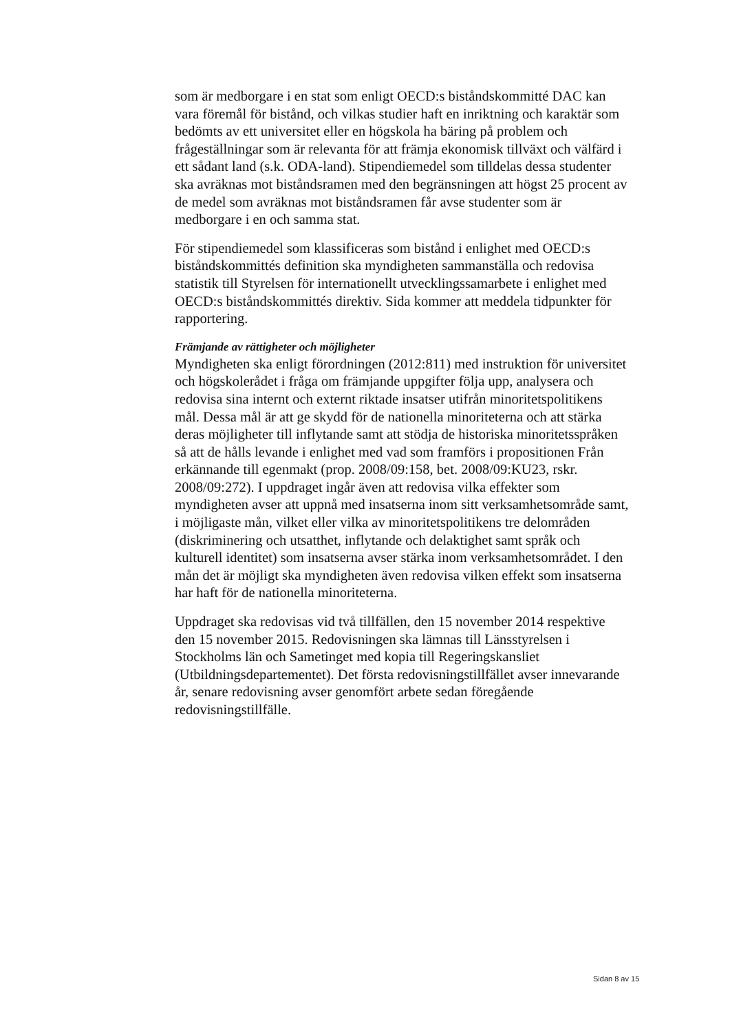som är medborgare i en stat som enligt OECD:s biståndskommitté DAC kan vara föremål för bistånd, och vilkas studier haft en inriktning och karaktär som bedömts av ett universitet eller en högskola ha bäring på problem och frågeställningar som är relevanta för att främja ekonomisk tillväxt och välfärd i ett sådant land (s.k. ODA-land). Stipendiemedel som tilldelas dessa studenter ska avräknas mot biståndsramen med den begränsningen att högst 25 procent av de medel som avräknas mot biståndsramen får avse studenter som är medborgare i en och samma stat.
För stipendiemedel som klassificeras som bistånd i enlighet med OECD:s biståndskommittés definition ska myndigheten sammanställa och redovisa statistik till Styrelsen för internationellt utvecklingssamarbete i enlighet med OECD:s biståndskommittés direktiv. Sida kommer att meddela tidpunkter för rapportering.
Främjande av rättigheter och möjligheter
Myndigheten ska enligt förordningen (2012:811) med instruktion för universitet och högskolerådet i fråga om främjande uppgifter följa upp, analysera och redovisa sina internt och externt riktade insatser utifrån minoritetspolitikens mål. Dessa mål är att ge skydd för de nationella minoriteterna och att stärka deras möjligheter till inflytande samt att stödja de historiska minoritetsspråken så att de hålls levande i enlighet med vad som framförs i propositionen Från erkännande till egenmakt (prop. 2008/09:158, bet. 2008/09:KU23, rskr. 2008/09:272). I uppdraget ingår även att redovisa vilka effekter som myndigheten avser att uppnå med insatserna inom sitt verksamhetsområde samt, i möjligaste mån, vilket eller vilka av minoritetspolitikens tre delområden (diskriminering och utsatthet, inflytande och delaktighet samt språk och kulturell identitet) som insatserna avser stärka inom verksamhetsområdet. I den mån det är möjligt ska myndigheten även redovisa vilken effekt som insatserna har haft för de nationella minoriteterna.
Uppdraget ska redovisas vid två tillfällen, den 15 november 2014 respektive den 15 november 2015. Redovisningen ska lämnas till Länsstyrelsen i Stockholms län och Sametinget med kopia till Regeringskansliet (Utbildningsdepartementet). Det första redovisningstillfället avser innevarande år, senare redovisning avser genomfört arbete sedan föregående redovisningstillfälle.
Sidan 8 av 15